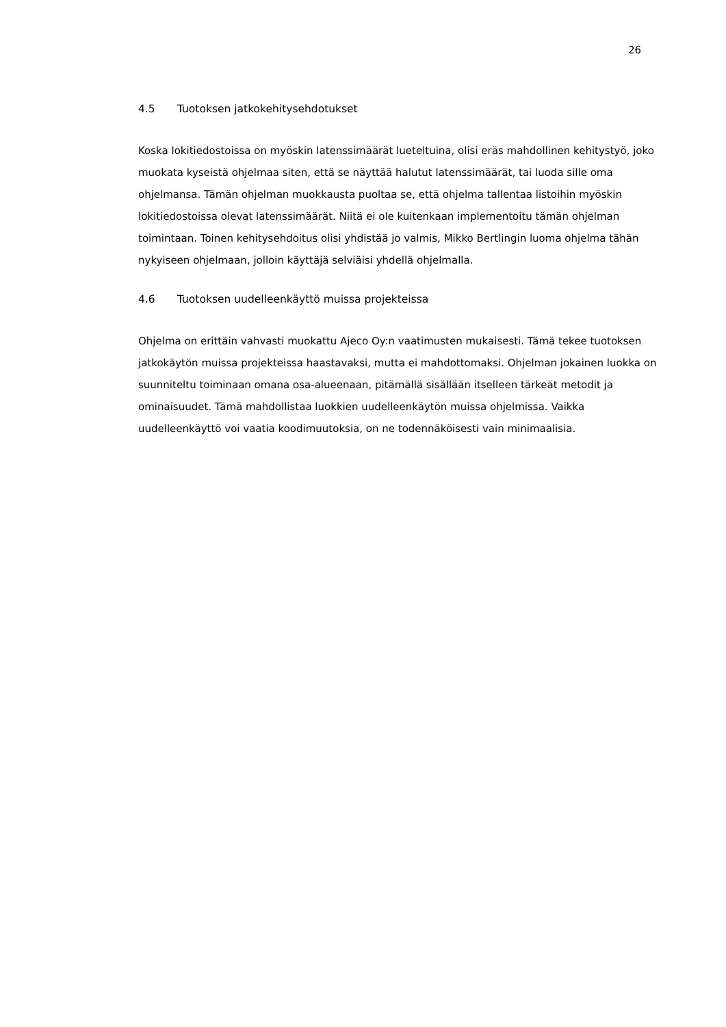26
4.5 Tuotoksen jatkokehitysehdotukset
Koska lokitiedostoissa on myöskin latenssimäärät lueteltuina, olisi eräs mahdollinen kehitystyö, joko muokata kyseistä ohjelmaa siten, että se näyttää halutut latenssimäärät, tai luoda sille oma ohjelmansa. Tämän ohjelman muokkausta puoltaa se, että ohjelma tallentaa listoihin myöskin lokitiedostoissa olevat latenssimäärät. Niitä ei ole kuitenkaan implementoitu tämän ohjelman toimintaan. Toinen kehitysehdoitus olisi yhdistää jo valmis, Mikko Bertlingin luoma ohjelma tähän nykyiseen ohjelmaan, jolloin käyttäjä selviäisi yhdellä ohjelmalla.
4.6 Tuotoksen uudelleenkäyttö muissa projekteissa
Ohjelma on erittäin vahvasti muokattu Ajeco Oy:n vaatimusten mukaisesti. Tämä tekee tuotoksen jatkokäytön muissa projekteissa haastavaksi, mutta ei mahdottomaksi. Ohjelman jokainen luokka on suunniteltu toiminaan omana osa-alueenaan, pitämällä sisällään itselleen tärkeät metodit ja ominaisuudet. Tämä mahdollistaa luokkien uudelleenkäytön muissa ohjelmissa. Vaikka uudelleenkäyttö voi vaatia koodimuutoksia, on ne todennäköisesti vain minimaalisia.